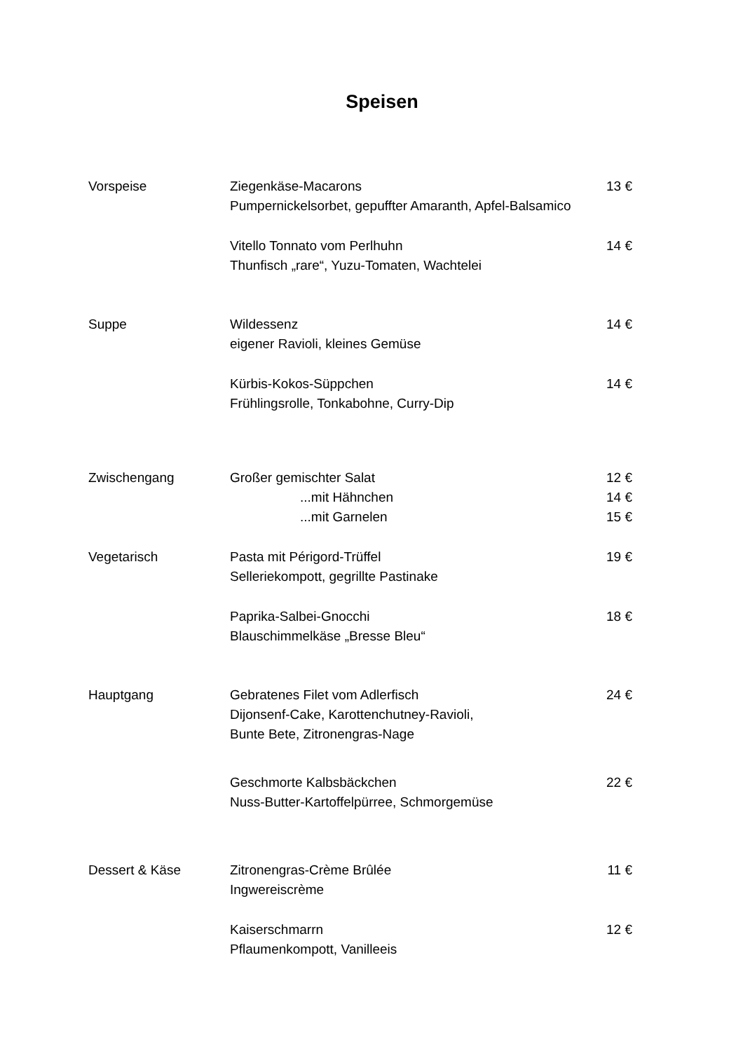Speisen
Vorspeise Ziegenkäse-Macarons
Pumpernickelsorbet, gepuffter Amaranth, Apfel-Balsamico
13 €
Vitello Tonnato vom Perlhuhn
Thunfisch „rare“, Yuzu-Tomaten, Wachtelei
14 €
Suppe Wildessenz
eigener Ravioli, kleines Gemüse
14 €
Kürbis-Kokos-Süppchen
Frühlingsrolle, Tonkabohne, Curry-Dip
14 €
Zwischengang Großer gemischter Salat
...mit Hähnchen
...mit Garnelen
12 €
14 €
15 €
Vegetarisch Pasta mit Périgord-Trüffel
Selleriekompott, gegrillte Pastinake
19 €
Paprika-Salbei-Gnocchi
Blauschimmelkäse „Bresse Bleu“
18 €
Hauptgang Gebratenes Filet vom Adlerfisch
Dijonsenf-Cake, Karottenchutney-Ravioli,
Bunte Bete, Zitronengras-Nage
24 €
Geschmorte Kalbsbäckchen
Nuss-Butter-Kartoffelpürree, Schmorgemüse
22 €
Dessert & Käse Zitronengras-Crème Brûlée
Ingwereiscrème
11 €
Kaiserschmarrn
Pflaumenkompott, Vanilleeis
12 €